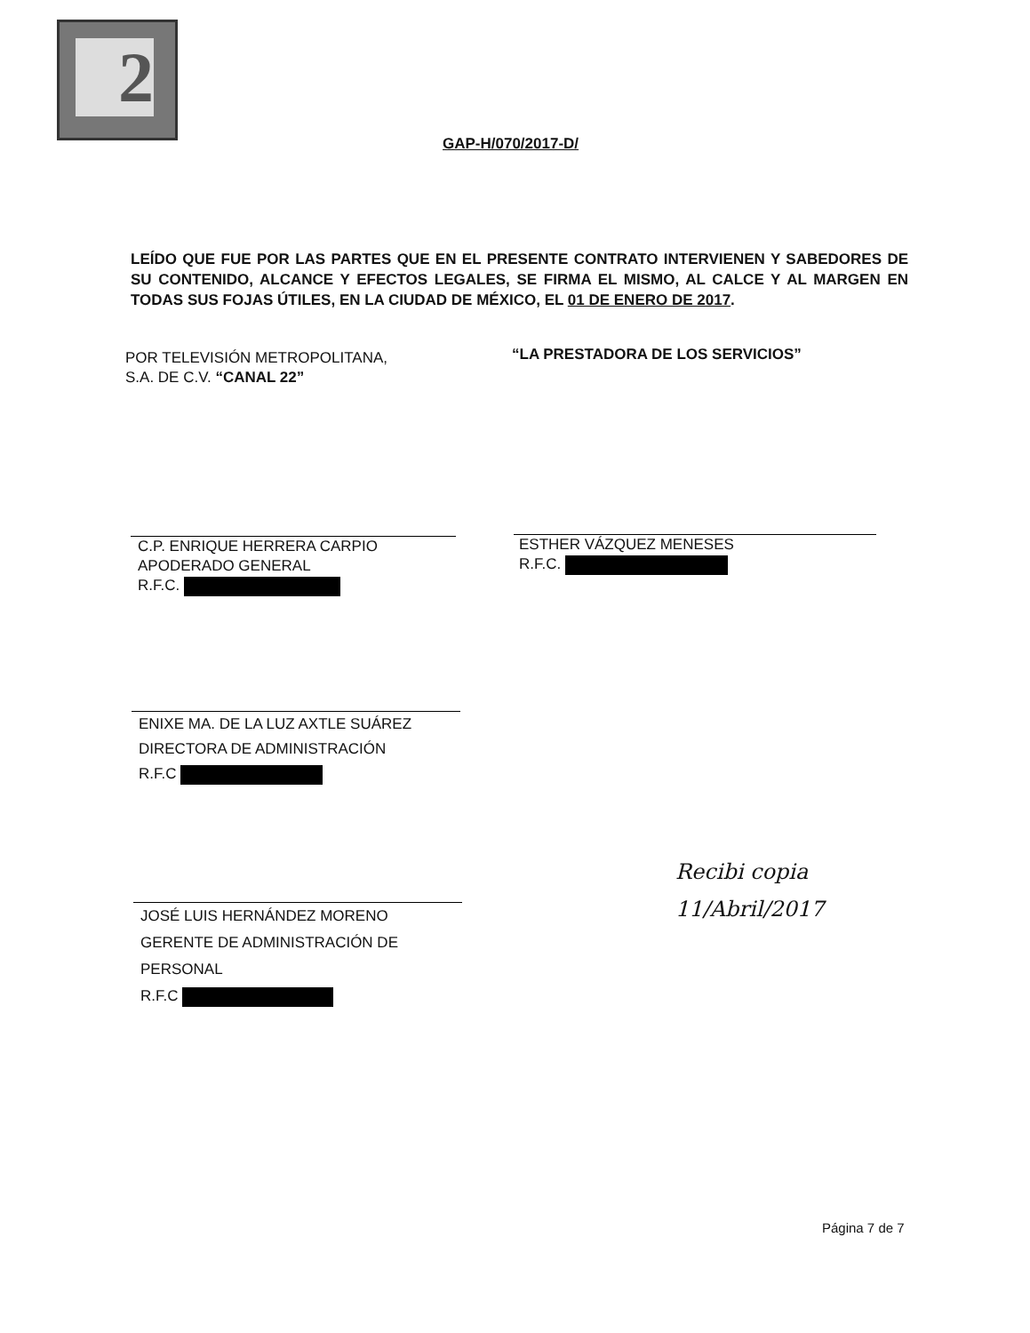2
GAP-H/070/2017-D/
LEÍDO QUE FUE POR LAS PARTES QUE EN EL PRESENTE CONTRATO INTERVIENEN Y SABEDORES DE SU CONTENIDO, ALCANCE Y EFECTOS LEGALES, SE FIRMA EL MISMO, AL CALCE Y AL MARGEN EN TODAS SUS FOJAS ÚTILES, EN LA CIUDAD DE MÉXICO, EL 01 DE ENERO DE 2017.
POR TELEVISIÓN METROPOLITANA,
S.A. DE C.V. “CANAL 22”
“LA PRESTADORA DE LOS SERVICIOS”
C.P. ENRIQUE HERRERA CARPIO
APODERADO GENERAL
R.F.C.
ESTHER VÁZQUEZ MENESES
R.F.C.
ENIXE MA. DE LA LUZ AXTLE SUÁREZ
DIRECTORA DE ADMINISTRACIÓN
R.F.C
JOSÉ LUIS HERNÁNDEZ MORENO
GERENTE DE ADMINISTRACIÓN DE
PERSONAL
R.F.C
Recibi copia
11/Abril/2017
Página 7 de 7